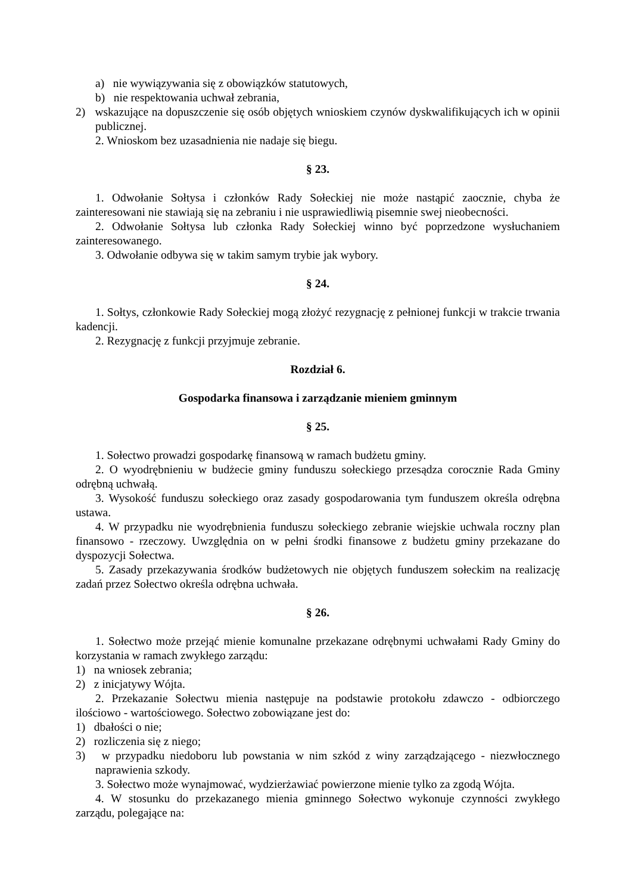a) nie wywiązywania się z obowiązków statutowych,
b) nie respektowania uchwał zebrania,
2) wskazujące na dopuszczenie się osób objętych wnioskiem czynów dyskwalifikujących ich w opinii publicznej.
2. Wnioskom bez uzasadnienia nie nadaje się biegu.
§ 23.
1. Odwołanie Sołtysa i członków Rady Sołeckiej nie może nastąpić zaocznie, chyba że zainteresowani nie stawiają się na zebraniu i nie usprawiedliwią pisemnie swej nieobecności.
2. Odwołanie Sołtysa lub członka Rady Sołeckiej winno być poprzedzone wysłuchaniem zainteresowanego.
3. Odwołanie odbywa się w takim samym trybie jak wybory.
§ 24.
1. Sołtys, członkowie Rady Sołeckiej mogą złożyć rezygnację z pełnionej funkcji w trakcie trwania kadencji.
2. Rezygnację z funkcji przyjmuje zebranie.
Rozdział 6.
Gospodarka finansowa i zarządzanie mieniem gminnym
§ 25.
1. Sołectwo prowadzi gospodarkę finansową w ramach budżetu gminy.
2. O wyodrębnieniu w budżecie gminy funduszu sołeckiego przesądza corocznie Rada Gminy odrębną uchwałą.
3. Wysokość funduszu sołeckiego oraz zasady gospodarowania tym funduszem określa odrębna ustawa.
4. W przypadku nie wyodrębnienia funduszu sołeckiego zebranie wiejskie uchwala roczny plan finansowo - rzeczowy. Uwzględnia on w pełni środki finansowe z budżetu gminy przekazane do dyspozycji Sołectwa.
5. Zasady przekazywania środków budżetowych nie objętych funduszem sołeckim na realizację zadań przez Sołectwo określa odrębna uchwała.
§ 26.
1. Sołectwo może przejąć mienie komunalne przekazane odrębnymi uchwałami Rady Gminy do korzystania w ramach zwykłego zarządu:
1) na wniosek zebrania;
2) z inicjatywy Wójta.
2. Przekazanie Sołectwu mienia następuje na podstawie protokołu zdawczo - odbiorczego ilościowo - wartościowego. Sołectwo zobowiązane jest do:
1) dbałości o nie;
2) rozliczenia się z niego;
3) w przypadku niedoboru lub powstania w nim szkód z winy zarządzającego - niezwłocznego naprawienia szkody.
3. Sołectwo może wynajmować, wydzierżawiać powierzone mienie tylko za zgodą Wójta.
4. W stosunku do przekazanego mienia gminnego Sołectwo wykonuje czynności zwykłego zarządu, polegające na: